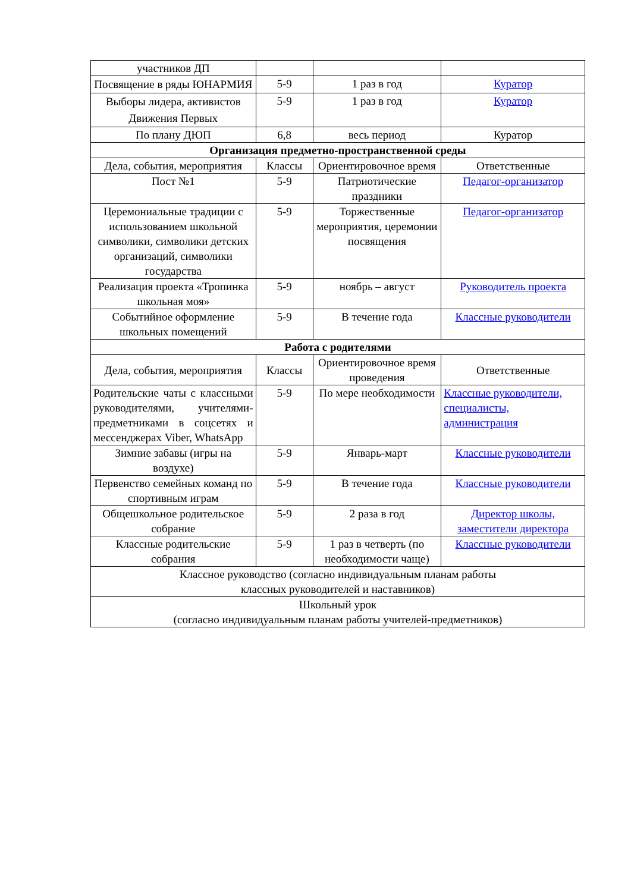| участников ДП | | | |
| Посвящение в ряды ЮНАРМИЯ | 5-9 | 1 раз в год | Куратор |
| Выборы лидера, активистов Движения Первых | 5-9 | 1 раз в год | Куратор |
| По плану ДЮП | 6,8 | весь период | Куратор |
| Организация предметно-пространственной среды | | | |
| Дела, события, мероприятия | Классы | Ориентировочное время | Ответственные |
| Пост №1 | 5-9 | Патриотические праздники | Педагог-организатор |
| Церемониальные традиции с использованием школьной символики, символики детских организаций, символики государства | 5-9 | Торжественные мероприятия, церемонии посвящения | Педагог-организатор |
| Реализация проекта «Тропинка школьная моя» | 5-9 | ноябрь – август | Руководитель проекта |
| Событийное оформление школьных помещений | 5-9 | В течение года | Классные руководители |
| Работа с родителями | | | |
| Дела, события, мероприятия | Классы | Ориентировочное время проведения | Ответственные |
| Родительские чаты с классными руководителями, учителями-предметниками в соцсетях и мессенджерах Viber, WhatsApp | 5-9 | По мере необходимости | Классные руководители, специалисты, администрация |
| Зимние забавы (игры на воздухе) | 5-9 | Январь-март | Классные руководители |
| Первенство семейных команд по спортивным играм | 5-9 | В течение года | Классные руководители |
| Общешкольное родительское собрание | 5-9 | 2 раза в год | Директор школы, заместители директора |
| Классные родительские собрания | 5-9 | 1 раз в четверть (по необходимости чаще) | Классные руководители |
| Классное руководство (согласно индивидуальным планам работы классных руководителей и наставников) | | | |
| Школьный урок (согласно индивидуальным планам работы учителей-предметников) | | | |